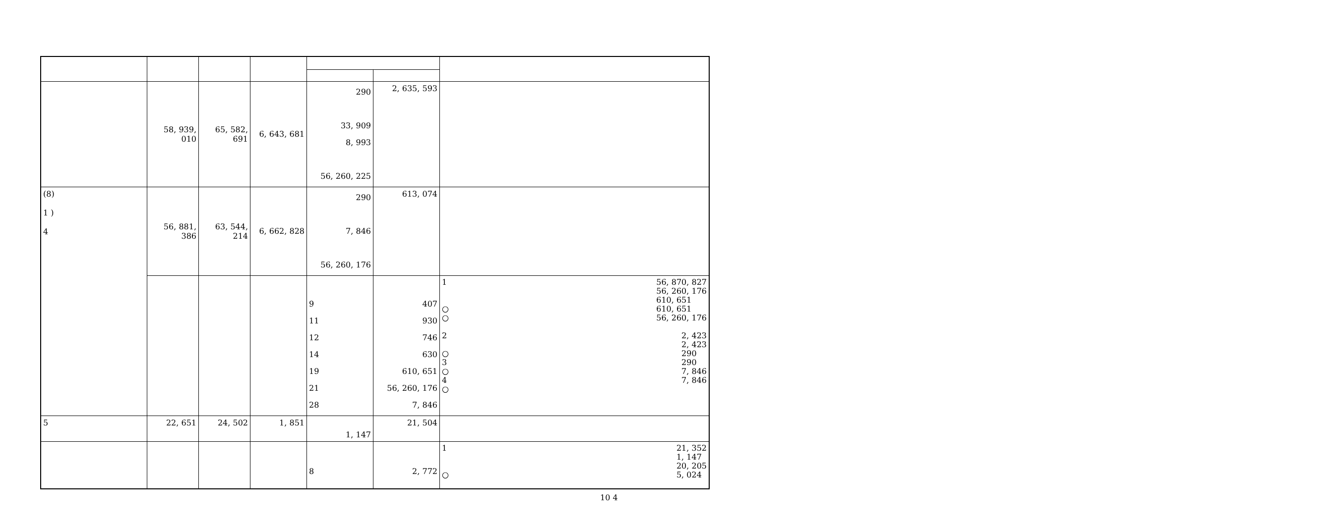| | 58, 939, 010 | 65, 582, 691 | 6, 643, 681 | 290 33, 909 8, 993 56, 260, 225 | 2, 635, 593 | |
| (8) 1 ) 4 | 56, 881, 386 | 63, 544, 214 | 6, 662, 828 | 290 7, 846 56, 260, 176 | 613, 074 | |
| | | | | 9 11 12 14 19 21 28 | 407 930 746 630 610, 651 56, 260, 176 7, 846 | 1 56, 870, 827 56, 260, 176 610, 651 610, 651 56, 260, 176 ○ ○ 2 2, 423 2, 423 290 290 7, 846 7, 846 ○ 3 ○ 4 ○ |
| 5 | 22, 651 | 24, 502 | 1, 851 | 1, 147 | 21, 504 | |
| | | | | 8 | 2, 772 | 1 21, 352 1, 147 20, 205 5, 024 ○ |
10 4